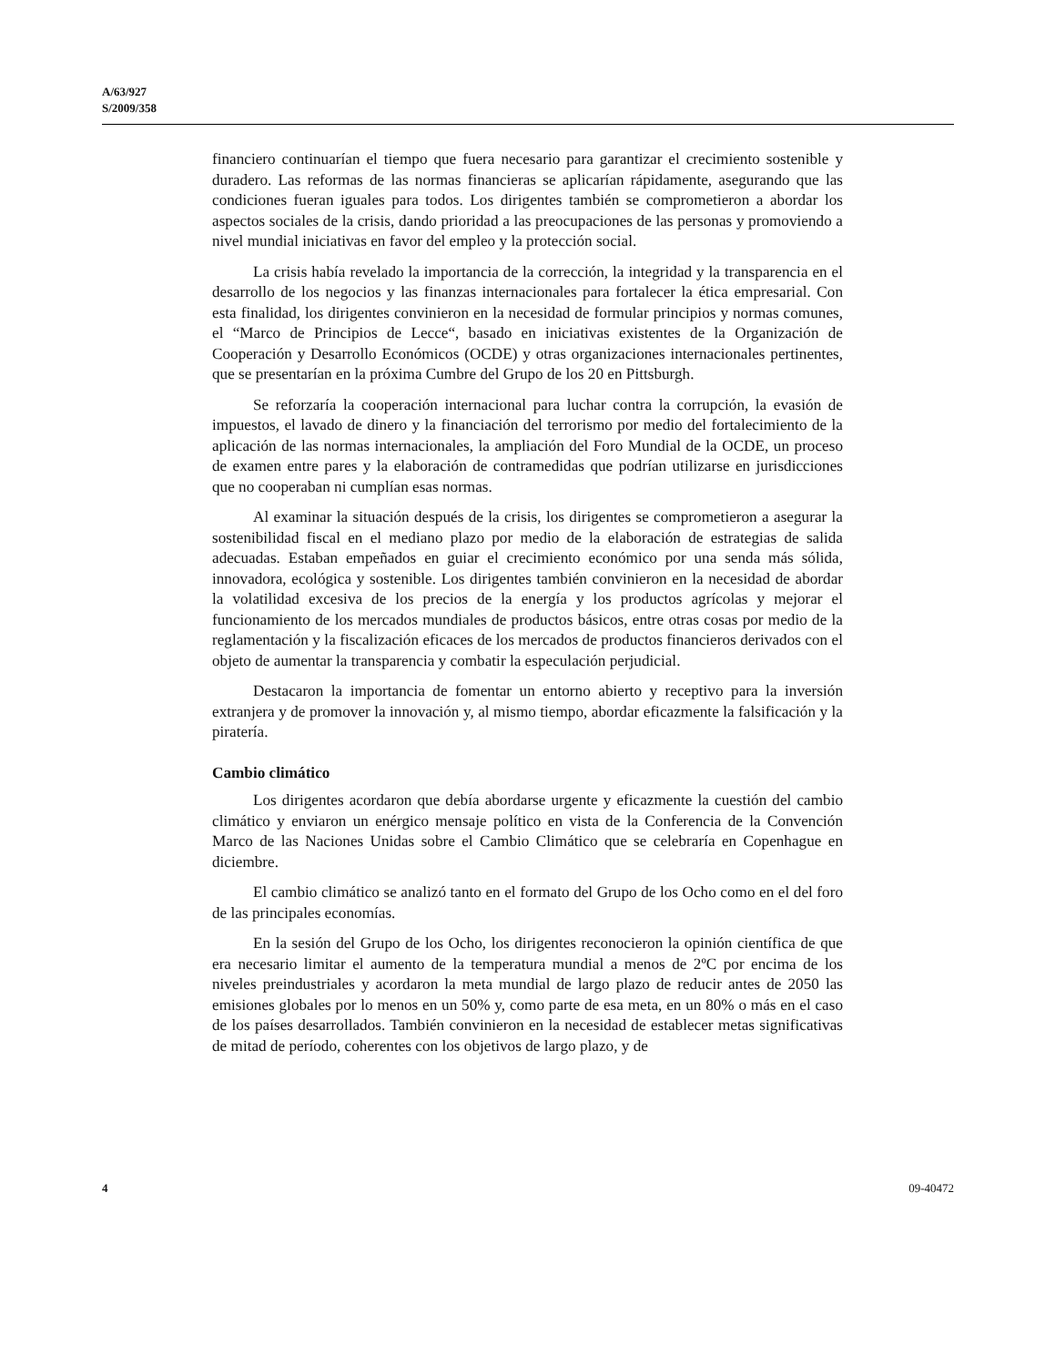A/63/927
S/2009/358
financiero continuarían el tiempo que fuera necesario para garantizar el crecimiento sostenible y duradero. Las reformas de las normas financieras se aplicarían rápidamente, asegurando que las condiciones fueran iguales para todos. Los dirigentes también se comprometieron a abordar los aspectos sociales de la crisis, dando prioridad a las preocupaciones de las personas y promoviendo a nivel mundial iniciativas en favor del empleo y la protección social.
La crisis había revelado la importancia de la corrección, la integridad y la transparencia en el desarrollo de los negocios y las finanzas internacionales para fortalecer la ética empresarial. Con esta finalidad, los dirigentes convinieron en la necesidad de formular principios y normas comunes, el “Marco de Principios de Lecce“, basado en iniciativas existentes de la Organización de Cooperación y Desarrollo Económicos (OCDE) y otras organizaciones internacionales pertinentes, que se presentarían en la próxima Cumbre del Grupo de los 20 en Pittsburgh.
Se reforzaría la cooperación internacional para luchar contra la corrupción, la evasión de impuestos, el lavado de dinero y la financiación del terrorismo por medio del fortalecimiento de la aplicación de las normas internacionales, la ampliación del Foro Mundial de la OCDE, un proceso de examen entre pares y la elaboración de contramedidas que podrían utilizarse en jurisdicciones que no cooperaban ni cumplían esas normas.
Al examinar la situación después de la crisis, los dirigentes se comprometieron a asegurar la sostenibilidad fiscal en el mediano plazo por medio de la elaboración de estrategias de salida adecuadas. Estaban empeñados en guiar el crecimiento económico por una senda más sólida, innovadora, ecológica y sostenible. Los dirigentes también convinieron en la necesidad de abordar la volatilidad excesiva de los precios de la energía y los productos agrícolas y mejorar el funcionamiento de los mercados mundiales de productos básicos, entre otras cosas por medio de la reglamentación y la fiscalización eficaces de los mercados de productos financieros derivados con el objeto de aumentar la transparencia y combatir la especulación perjudicial.
Destacaron la importancia de fomentar un entorno abierto y receptivo para la inversión extranjera y de promover la innovación y, al mismo tiempo, abordar eficazmente la falsificación y la piratería.
Cambio climático
Los dirigentes acordaron que debía abordarse urgente y eficazmente la cuestión del cambio climático y enviaron un enérgico mensaje político en vista de la Conferencia de la Convención Marco de las Naciones Unidas sobre el Cambio Climático que se celebraría en Copenhague en diciembre.
El cambio climático se analizó tanto en el formato del Grupo de los Ocho como en el del foro de las principales economías.
En la sesión del Grupo de los Ocho, los dirigentes reconocieron la opinión científica de que era necesario limitar el aumento de la temperatura mundial a menos de 2ºC por encima de los niveles preindustriales y acordaron la meta mundial de largo plazo de reducir antes de 2050 las emisiones globales por lo menos en un 50% y, como parte de esa meta, en un 80% o más en el caso de los países desarrollados. También convinieron en la necesidad de establecer metas significativas de mitad de período, coherentes con los objetivos de largo plazo, y de
4 09-40472